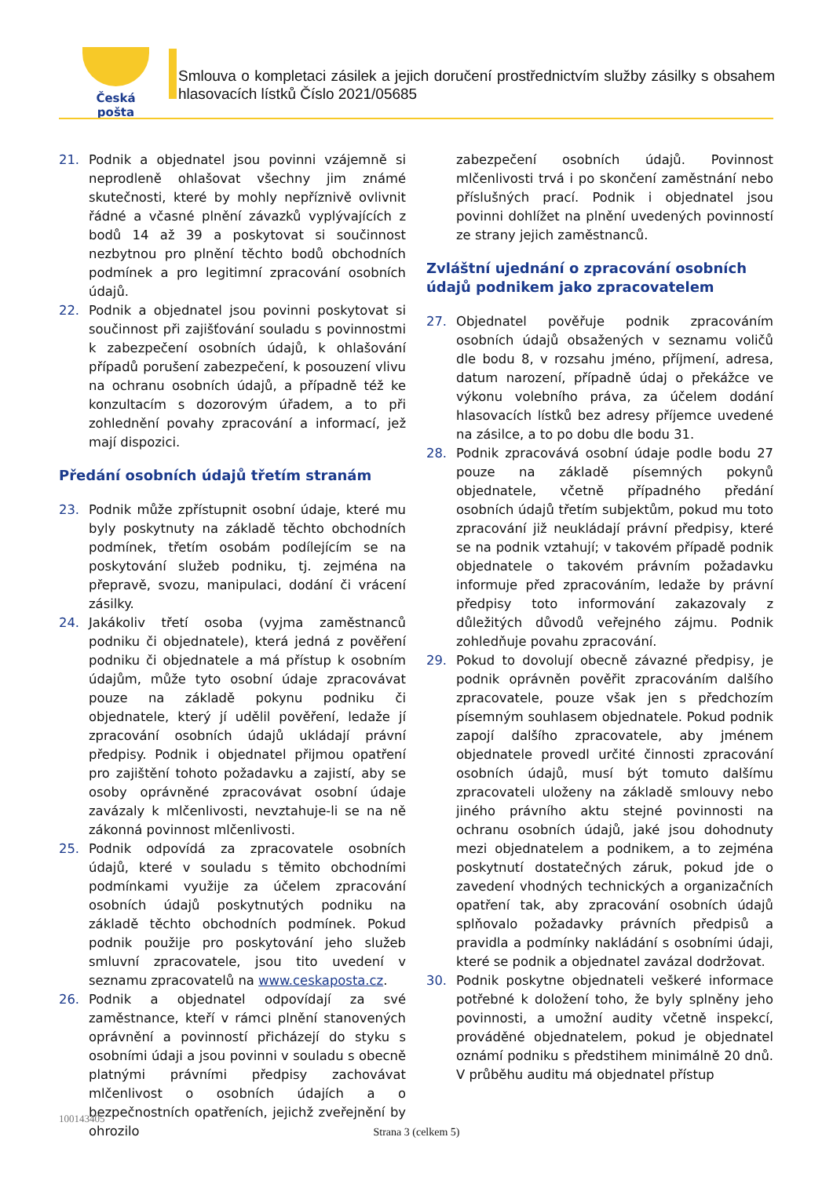Česká pošta
Smlouva o kompletaci zásilek a jejich doručení prostřednictvím služby zásilky s obsahem hlasovacích lístků Číslo 2021/05685
21. Podnik a objednatel jsou povinni vzájemně si neprodleně ohlašovat všechny jim známé skutečnosti, které by mohly nepříznivě ovlivnit řádné a včasné plnění závazků vyplývajících z bodů 14 až 39 a poskytovat si součinnost nezbytnou pro plnění těchto bodů obchodních podmínek a pro legitimní zpracování osobních údajů.
22. Podnik a objednatel jsou povinni poskytovat si součinnost při zajišťování souladu s povinnostmi k zabezpečení osobních údajů, k ohlašování případů porušení zabezpečení, k posouzení vlivu na ochranu osobních údajů, a případně též ke konzultacím s dozorovým úřadem, a to při zohlednění povahy zpracování a informací, jež mají dispozici.
Předání osobních údajů třetím stranám
23. Podnik může zpřístupnit osobní údaje, které mu byly poskytnuty na základě těchto obchodních podmínek, třetím osobám podílejícím se na poskytování služeb podniku, tj. zejména na přepravě, svozu, manipulaci, dodání či vrácení zásilky.
24. Jakákoliv třetí osoba (vyjma zaměstnanců podniku či objednatele), která jedná z pověření podniku či objednatele a má přístup k osobním údajům, může tyto osobní údaje zpracovávat pouze na základě pokynu podniku či objednatele, který jí udělil pověření, ledaže jí zpracování osobních údajů ukládají právní předpisy. Podnik i objednatel přijmou opatření pro zajištění tohoto požadavku a zajistí, aby se osoby oprávněné zpracovávat osobní údaje zavázaly k mlčenlivosti, nevztahuje-li se na ně zákonná povinnost mlčenlivosti.
25. Podnik odpovídá za zpracovatele osobních údajů, které v souladu s těmito obchodními podmínkami využije za účelem zpracování osobních údajů poskytnutých podniku na základě těchto obchodních podmínek. Pokud podnik použije pro poskytování jeho služeb smluvní zpracovatele, jsou tito uvedení v seznamu zpracovatelů na www.ceskaposta.cz.
26. Podnik a objednatel odpovídají za své zaměstnance, kteří v rámci plnění stanovených oprávnění a povinností přicházejí do styku s osobními údaji a jsou povinni v souladu s obecně platnými právními předpisy zachovávat mlčenlivost o osobních údajích a o bezpečnostních opatřeních, jejichž zveřejnění by ohrozilo
zabezpečení osobních údajů. Povinnost mlčenlivosti trvá i po skončení zaměstnání nebo příslušných prací. Podnik i objednatel jsou povinni dohlížet na plnění uvedených povinností ze strany jejich zaměstnanců.
Zvláštní ujednání o zpracování osobních údajů podnikem jako zpracovatelem
27. Objednatel pověřuje podnik zpracováním osobních údajů obsažených v seznamu voličů dle bodu 8, v rozsahu jméno, příjmení, adresa, datum narození, případně údaj o překážce ve výkonu volebního práva, za účelem dodání hlasovacích lístků bez adresy příjemce uvedené na zásilce, a to po dobu dle bodu 31.
28. Podnik zpracovává osobní údaje podle bodu 27 pouze na základě písemných pokynů objednatele, včetně případného předání osobních údajů třetím subjektům, pokud mu toto zpracování již neukládají právní předpisy, které se na podnik vztahují; v takovém případě podnik objednatele o takovém právním požadavku informuje před zpracováním, ledaže by právní předpisy toto informování zakazovaly z důležitých důvodů veřejného zájmu. Podnik zohledňuje povahu zpracování.
29. Pokud to dovolují obecně závazné předpisy, je podnik oprávněn pověřit zpracováním dalšího zpracovatele, pouze však jen s předchozím písemným souhlasem objednatele. Pokud podnik zapojí dalšího zpracovatele, aby jménem objednatele provedl určité činnosti zpracování osobních údajů, musí být tomuto dalšímu zpracovateli uloženy na základě smlouvy nebo jiného právního aktu stejné povinnosti na ochranu osobních údajů, jaké jsou dohodnuty mezi objednatelem a podnikem, a to zejména poskytnutí dostatečných záruk, pokud jde o zavedení vhodných technických a organizačních opatření tak, aby zpracování osobních údajů splňovalo požadavky právních předpisů a pravidla a podmínky nakládání s osobními údaji, které se podnik a objednatel zavázal dodržovat.
30. Podnik poskytne objednateli veškeré informace potřebné k doložení toho, že byly splněny jeho povinnosti, a umožní audity včetně inspekcí, prováděné objednatelem, pokud je objednatel oznámí podniku s předstihem minimálně 20 dnů. V průběhu auditu má objednatel přístup
100143405
Strana 3 (celkem 5)